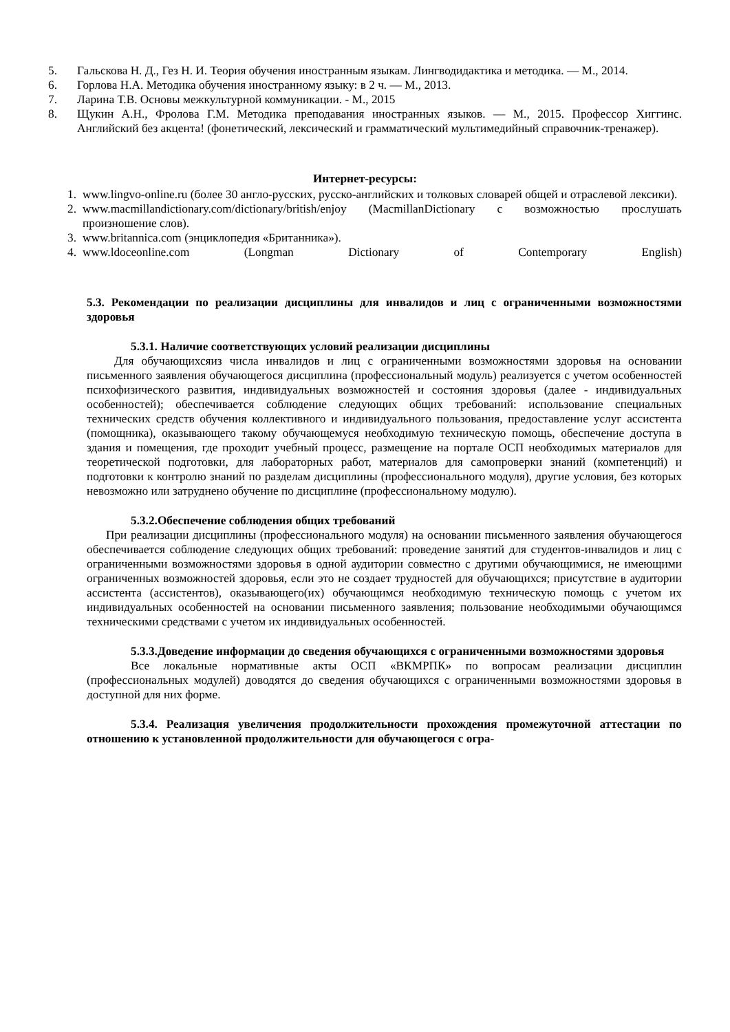5. Гальскова Н. Д., Гез Н. И. Теория обучения иностранным языкам. Лингводидактика и методика. — М., 2014.
6. Горлова Н.А. Методика обучения иностранному языку: в 2 ч. — М., 2013.
7. Ларина Т.В. Основы межкультурной коммуникации. - М., 2015
8. Щукин А.Н., Фролова Г.М. Методика преподавания иностранных языков. — М., 2015. Профессор Хиггинс. Английский без акцента! (фонетический, лексический и грамматический мультимедийный справочник-тренажер).
Интернет-ресурсы:
1. www.lingvo-online.ru (более 30 англо-русских, русско-английских и толковых словарей общей и отраслевой лексики).
2. www.macmillandictionary.com/dictionary/british/enjoy (MacmillanDictionary с возможностью прослушать произношение слов).
3. www.britannica.com (энциклопедия «Британника»).
4. www.ldoceonline.com (Longman Dictionary of Contemporary English)
5.3. Рекомендации по реализации дисциплины для инвалидов и лиц с ограниченными возможностями здоровья
5.3.1. Наличие соответствующих условий реализации дисциплины
Для обучающихсяиз числа инвалидов и лиц с ограниченными возможностями здоровья на основании письменного заявления обучающегося дисциплина (профессиональный модуль) реализуется с учетом особенностей психофизического развития, индивидуальных возможностей и состояния здоровья (далее - индивидуальных особенностей); обеспечивается соблюдение следующих общих требований: использование специальных технических средств обучения коллективного и индивидуального пользования, предоставление услуг ассистента (помощника), оказывающего такому обучающемуся необходимую техническую помощь, обеспечение доступа в здания и помещения, где проходит учебный процесс, размещение на портале ОСП необходимых материалов для теоретической подготовки, для лабораторных работ, материалов для самопроверки знаний (компетенций) и подготовки к контролю знаний по разделам дисциплины (профессионального модуля), другие условия, без которых невозможно или затруднено обучение по дисциплине (профессиональному модулю).
5.3.2.Обеспечение соблюдения общих требований
При реализации дисциплины (профессионального модуля) на основании письменного заявления обучающегося обеспечивается соблюдение следующих общих требований: проведение занятий для студентов-инвалидов и лиц с ограниченными возможностями здоровья в одной аудитории совместно с другими обучающимися, не имеющими ограниченных возможностей здоровья, если это не создает трудностей для обучающихся; присутствие в аудитории ассистента (ассистентов), оказывающего(их) обучающимся необходимую техническую помощь с учетом их индивидуальных особенностей на основании письменного заявления; пользование необходимыми обучающимся техническими средствами с учетом их индивидуальных особенностей.
5.3.3.Доведение информации до сведения обучающихся с ограниченными возможностями здоровья
Все локальные нормативные акты ОСП «ВКМРПК» по вопросам реализации дисциплин (профессиональных модулей) доводятся до сведения обучающихся с ограниченными возможностями здоровья в доступной для них форме.
5.3.4. Реализация увеличения продолжительности прохождения промежуточной аттестации по отношению к установленной продолжительности для обучающегося с огра-